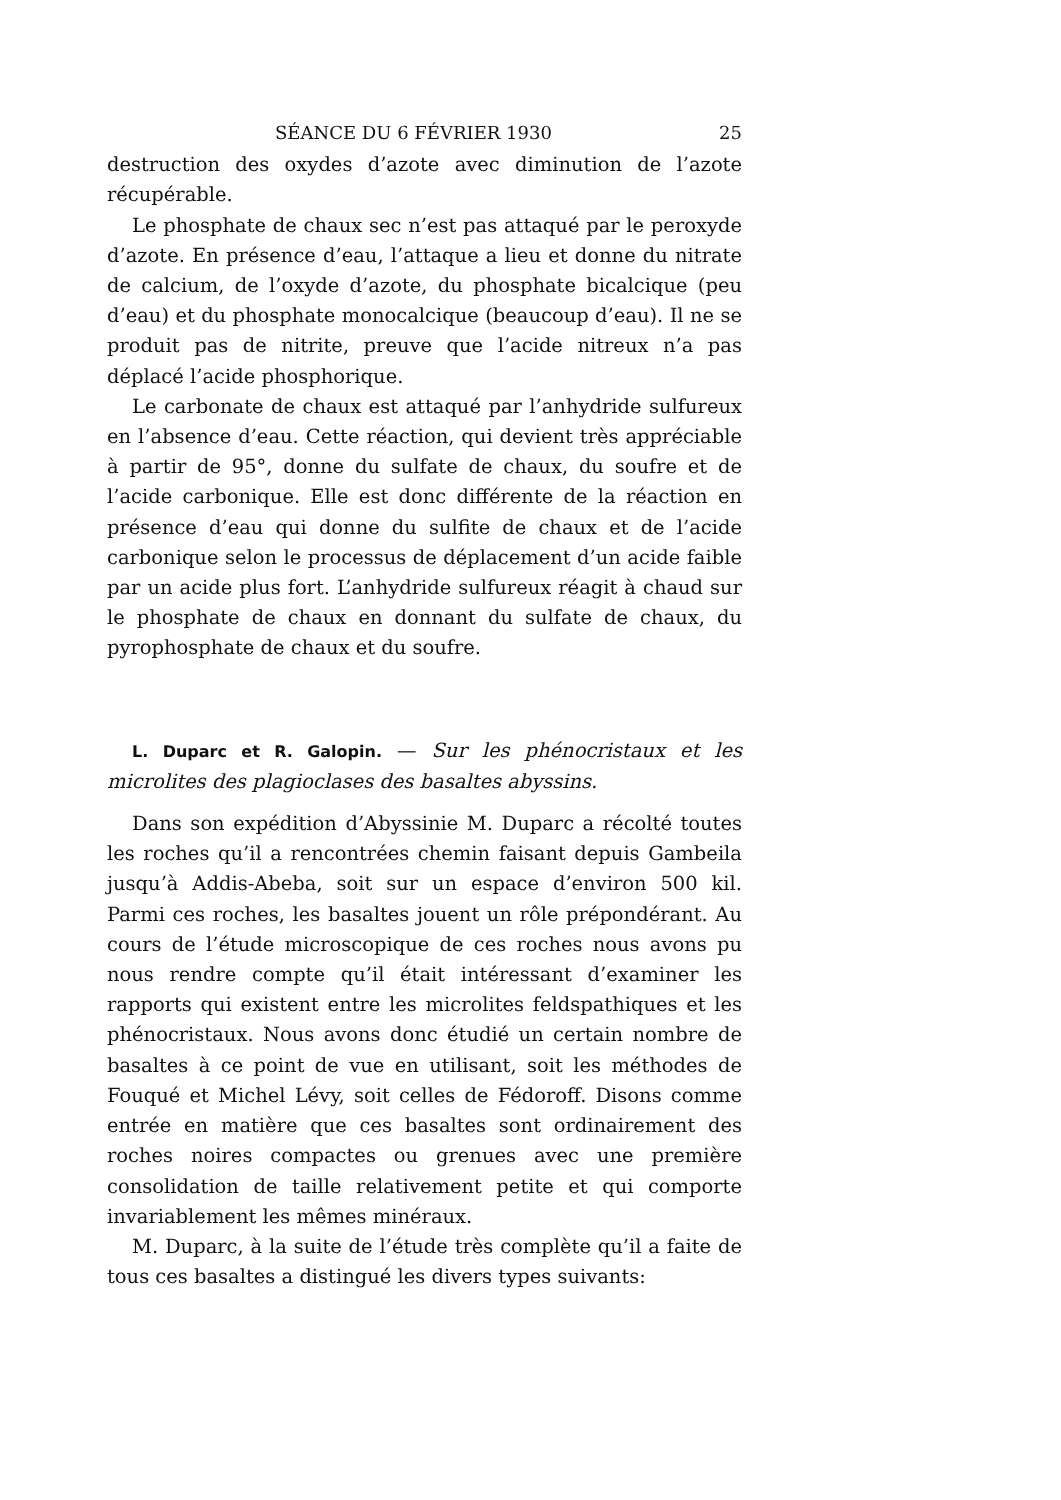SÉANCE DU 6 FÉVRIER 1930 25
destruction des oxydes d’azote avec diminution de l’azote récupérable.
Le phosphate de chaux sec n’est pas attaqué par le peroxyde d’azote. En présence d’eau, l’attaque a lieu et donne du nitrate de calcium, de l’oxyde d’azote, du phosphate bicalcique (peu d’eau) et du phosphate monocalcique (beaucoup d’eau). Il ne se produit pas de nitrite, preuve que l’acide nitreux n’a pas déplacé l’acide phosphorique.
Le carbonate de chaux est attaqué par l’anhydride sulfureux en l’absence d’eau. Cette réaction, qui devient très appréciable à partir de 95°, donne du sulfate de chaux, du soufre et de l’acide carbonique. Elle est donc différente de la réaction en présence d’eau qui donne du sulfite de chaux et de l’acide carbonique selon le processus de déplacement d’un acide faible par un acide plus fort. L’anhydride sulfureux réagit à chaud sur le phosphate de chaux en donnant du sulfate de chaux, du pyrophosphate de chaux et du soufre.
L. Duparc et R. Galopin. — Sur les phénocristaux et les microlites des plagioclases des basaltes abyssins.
Dans son expédition d’Abyssinie M. Duparc a récolté toutes les roches qu’il a rencontrées chemin faisant depuis Gambeila jusqu’à Addis-Abeba, soit sur un espace d’environ 500 kil. Parmi ces roches, les basaltes jouent un rôle prépondérant. Au cours de l’étude microscopique de ces roches nous avons pu nous rendre compte qu’il était intéressant d’examiner les rapports qui existent entre les microlites feldspathiques et les phénocristaux. Nous avons donc étudié un certain nombre de basaltes à ce point de vue en utilisant, soit les méthodes de Fouqué et Michel Lévy, soit celles de Fédoroff. Disons comme entrée en matière que ces basaltes sont ordinairement des roches noires compactes ou grenues avec une première consolidation de taille relativement petite et qui comporte invariablement les mêmes minéraux.
M. Duparc, à la suite de l’étude très complète qu’il a faite de tous ces basaltes a distingué les divers types suivants: